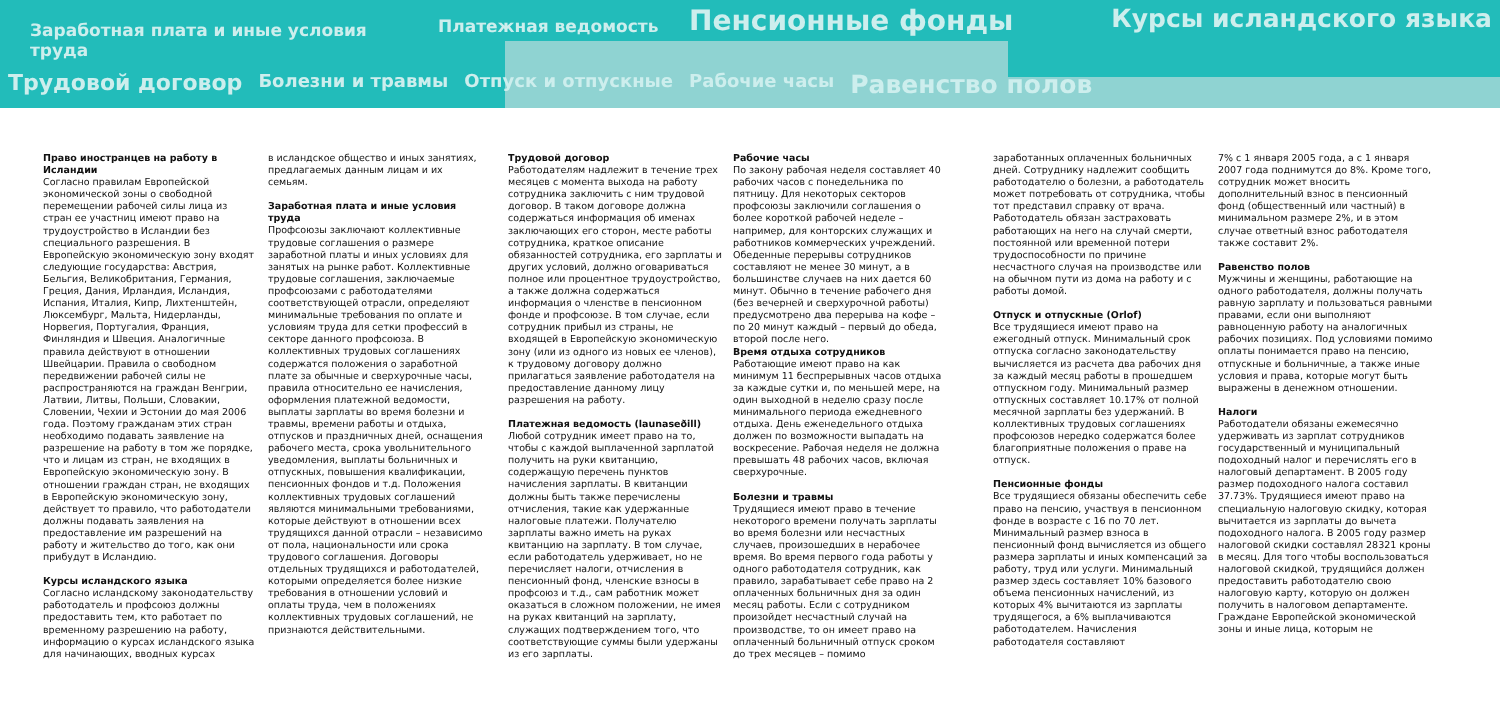Заработная плата и иные условия труда Платежная ведомость Пенсионные фонды Курсы исландского языка Трудовой договор Болезни и травмы Отпуск и отпускные Рабочие часы Равенство полов
Право иностранцев на работу в Исландии
Согласно правилам Европейской экономической зоны о свободной перемещении рабочей силы лица из стран ее участниц имеют право на трудоустройство в Исландии без специального разрешения. В Европейскую экономическую зону входят следующие государства: Австрия, Бельгия, Великобритания, Германия, Греция, Дания, Ирландия, Исландия, Испания, Италия, Кипр, Лихтенштейн, Люксембург, Мальта, Нидерланды, Норвегия, Португалия, Франция, Финляндия и Швеция. Аналогичные правила действуют в отношении Швейцарии. Правила о свободном передвижении рабочей силы не распространяются на граждан Венгрии, Латвии, Литвы, Польши, Словакии, Словении, Чехии и Эстонии до мая 2006 года. Поэтому гражданам этих стран необходимо подавать заявление на разрешение на работу в том же порядке, что и лицам из стран, не входящих в Европейскую экономическую зону. В отношении граждан стран, не входящих в Европейскую экономическую зону, действует то правило, что работодатели должны подавать заявления на предоставление им разрешений на работу и жительство до того, как они прибудут в Исландию.
Курсы исландского языка
Согласно исландскому законодательству работодатель и профсоюз должны предоставить тем, кто работает по временному разрешению на работу, информацию о курсах исландского языка для начинающих, вводных курсах
в исландское общество и иных занятиях, предлагаемых данным лицам и их семьям.
Заработная плата и иные условия труда
Профсоюзы заключают коллективные трудовые соглашения о размере заработной платы и иных условиях для занятых на рынке работ. Коллективные трудовые соглашения, заключаемые профсоюзами с работодателями соответствующей отрасли, определяют минимальные требования по оплате и условиям труда для сетки профессий в секторе данного профсоюза. В коллективных трудовых соглашениях содержатся положения о заработной плате за обычные и сверхурочные часы, правила относительно ее начисления, оформления платежной ведомости, выплаты зарплаты во время болезни и травмы, времени работы и отдыха, отпусков и праздничных дней, оснащения рабочего места, срока увольнительного уведомления, выплаты больничных и отпускных, повышения квалификации, пенсионных фондов и т.д. Положения коллективных трудовых соглашений являются минимальными требованиями, которые действуют в отношении всех трудящихся данной отрасли – независимо от пола, национальности или срока трудового соглашения. Договоры отдельных трудящихся и работодателей, которыми определяется более низкие требования в отношении условий и оплаты труда, чем в положениях коллективных трудовых соглашений, не признаются действительными.
Трудовой договор
Работодателям надлежит в течение трех месяцев с момента выхода на работу сотрудника заключить с ним трудовой договор. В таком договоре должна содержаться информация об именах заключающих его сторон, месте работы сотрудника, краткое описание обязанностей сотрудника, его зарплаты и других условий, должно оговариваться полное или процентное трудоустройство, а также должна содержаться информация о членстве в пенсионном фонде и профсоюзе. В том случае, если сотрудник прибыл из страны, не входящей в Европейскую экономическую зону (или из одного из новых ее членов), к трудовому договору должно прилагаться заявление работодателя на предоставление данному лицу разрешения на работу.
Платежная ведомость (launaseðill)
Любой сотрудник имеет право на то, чтобы с каждой выплаченной зарплатой получить на руки квитанцию, содержащую перечень пунктов начисления зарплаты. В квитанции должны быть также перечислены отчисления, такие как удержанные налоговые платежи. Получателю зарплаты важно иметь на руках квитанцию на зарплату. В том случае, если работодатель удерживает, но не перечисляет налоги, отчисления в пенсионный фонд, членские взносы в профсоюз и т.д., сам работник может оказаться в сложном положении, не имея на руках квитанций на зарплату, служащих подтверждением того, что соответствующие суммы были удержаны из его зарплаты.
Рабочие часы
По закону рабочая неделя составляет 40 рабочих часов с понедельника по пятницу. Для некоторых секторов профсоюзы заключили соглашения о более короткой рабочей неделе – например, для конторских служащих и работников коммерческих учреждений. Обеденные перерывы сотрудников составляют не менее 30 минут, а в большинстве случаев на них дается 60 минут. Обычно в течение рабочего дня (без вечерней и сверхурочной работы) предусмотрено два перерыва на кофе – по 20 минут каждый – первый до обеда, второй после него.
Время отдыха сотрудников
Работающие имеют право на как минимум 11 беспрерывных часов отдыха за каждые сутки и, по меньшей мере, на один выходной в неделю сразу после минимального периода ежедневного отдыха. День еженедельного отдыха должен по возможности выпадать на воскресение. Рабочая неделя не должна превышать 48 рабочих часов, включая сверхурочные.
Болезни и травмы
Трудящиеся имеют право в течение некоторого времени получать зарплаты во время болезни или несчастных случаев, произошедших в нерабочее время. Во время первого года работы у одного работодателя сотрудник, как правило, зарабатывает себе право на 2 оплаченных больничных дня за один месяц работы. Если с сотрудником произойдет несчастный случай на производстве, то он имеет право на оплаченный больничный отпуск сроком до трех месяцев – помимо
заработанных оплаченных больничных дней. Сотруднику надлежит сообщить работодателю о болезни, а работодатель может потребовать от сотрудника, чтобы тот представил справку от врача. Работодатель обязан застраховать работающих на него на случай смерти, постоянной или временной потери трудоспособности по причине несчастного случая на производстве или на обычном пути из дома на работу и с работы домой.
Отпуск и отпускные (Orlof)
Все трудящиеся имеют право на ежегодный отпуск. Минимальный срок отпуска согласно законодательству вычисляется из расчета два рабочих дня за каждый месяц работы в прошедшем отпускном году. Минимальный размер отпускных составляет 10.17% от полной месячной зарплаты без удержаний. В коллективных трудовых соглашениях профсоюзов нередко содержатся более благоприятные положения о праве на отпуск.
Пенсионные фонды
Все трудящиеся обязаны обеспечить себе право на пенсию, участвуя в пенсионном фонде в возрасте с 16 по 70 лет. Минимальный размер взноса в пенсионный фонд вычисляется из общего размера зарплаты и иных компенсаций за работу, труд или услуги. Минимальный размер здесь составляет 10% базового объема пенсионных начислений, из которых 4% вычитаются из зарплаты трудящегося, а 6% выплачиваются работодателем. Начисления работодателя составляют
7% с 1 января 2005 года, а с 1 января 2007 года поднимутся до 8%. Кроме того, сотрудник может вносить дополнительный взнос в пенсионный фонд (общественный или частный) в минимальном размере 2%, и в этом случае ответный взнос работодателя также составит 2%.
Равенство полов
Мужчины и женщины, работающие на одного работодателя, должны получать равную зарплату и пользоваться равными правами, если они выполняют равноценную работу на аналогичных рабочих позициях. Под условиями помимо оплаты понимается право на пенсию, отпускные и больничные, а также иные условия и права, которые могут быть выражены в денежном отношении.
Налоги
Работодатели обязаны ежемесячно удерживать из зарплат сотрудников государственный и муниципальный подоходный налог и перечислять его в налоговый департамент. В 2005 году размер подоходного налога составил 37.73%. Трудящиеся имеют право на специальную налоговую скидку, которая вычитается из зарплаты до вычета подоходного налога. В 2005 году размер налоговой скидки составлял 28321 кроны в месяц. Для того чтобы воспользоваться налоговой скидкой, трудящийся должен предоставить работодателю свою налоговую карту, которую он должен получить в налоговом департаменте. Граждане Европейской экономической зоны и иные лица, которым не